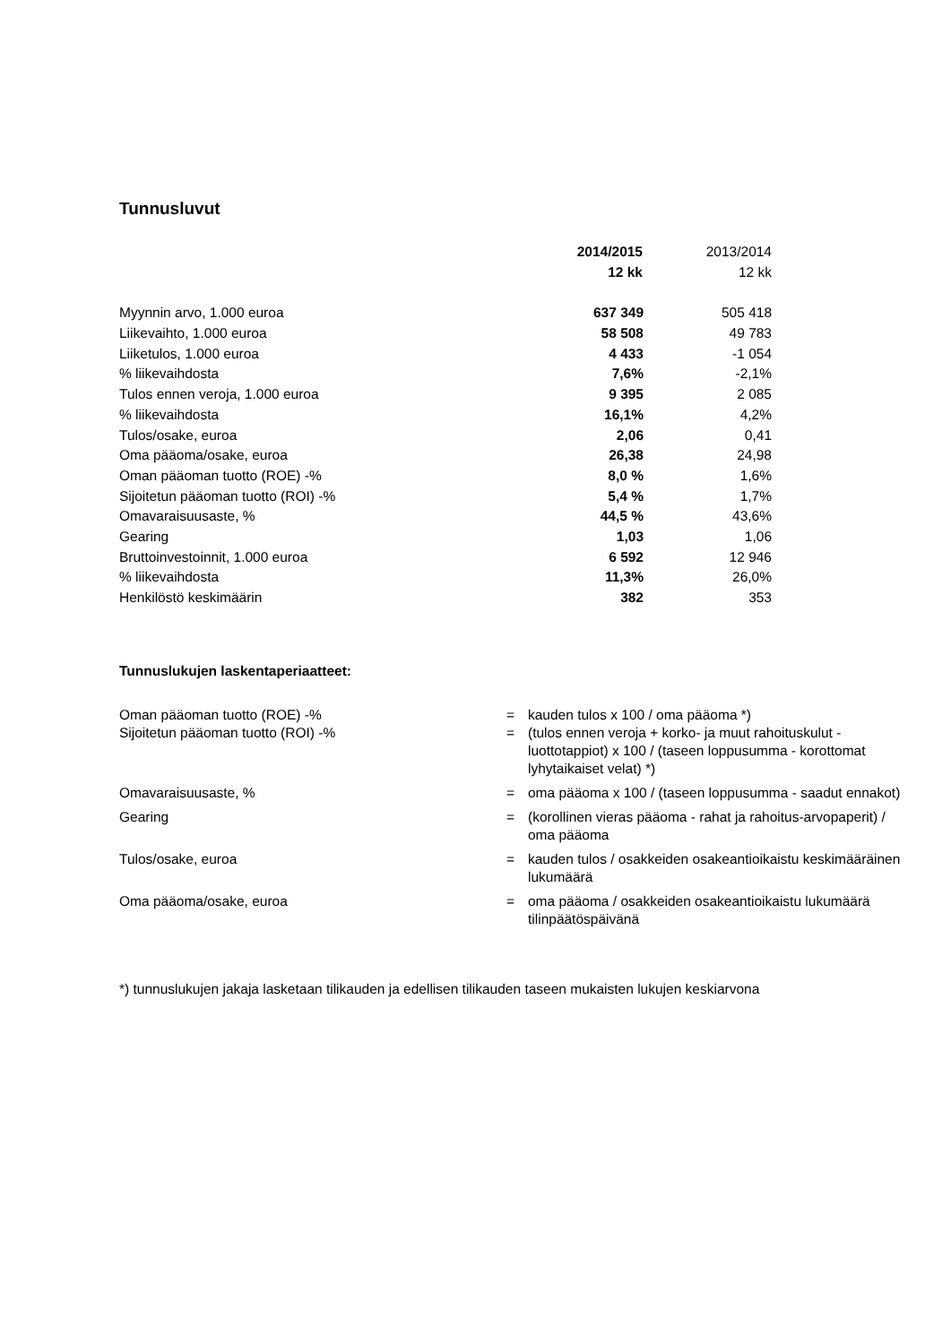Tunnusluvut
| | 2014/2015 | 2013/2014 |
| | 12 kk | 12 kk |
| Myynnin arvo, 1.000 euroa | 637 349 | 505 418 |
| Liikevaihto, 1.000 euroa | 58 508 | 49 783 |
| Liiketulos, 1.000 euroa | 4 433 | -1 054 |
| % liikevaihdosta | 7,6% | -2,1% |
| Tulos ennen veroja, 1.000 euroa | 9 395 | 2 085 |
| % liikevaihdosta | 16,1% | 4,2% |
| Tulos/osake, euroa | 2,06 | 0,41 |
| Oma pääoma/osake, euroa | 26,38 | 24,98 |
| Oman pääoman tuotto (ROE) -% | 8,0 % | 1,6% |
| Sijoitetun pääoman tuotto (ROI) -% | 5,4 % | 1,7% |
| Omavaraisuusaste, % | 44,5 % | 43,6% |
| Gearing | 1,03 | 1,06 |
| Bruttoinvestoinnit, 1.000 euroa | 6 592 | 12 946 |
| % liikevaihdosta | 11,3% | 26,0% |
| Henkilöstö keskimäärin | 382 | 353 |
Tunnuslukujen laskentaperiaatteet:
| Oman pääoman tuotto (ROE) -% | = | kauden tulos x 100 / oma pääoma *) |
| Sijoitetun pääoman tuotto (ROI) -% | = | (tulos ennen veroja + korko- ja muut rahoituskulut - luottotappiot) x 100 / (taseen loppusumma - korottomat lyhytaikaiset velat) *) |
| Omavaraisuusaste, % | = | oma pääoma x 100 / (taseen loppusumma - saadut ennakot) |
| Gearing | = | (korollinen vieras pääoma - rahat ja rahoitus-arvopaperit) / oma pääoma |
| Tulos/osake, euroa | = | kauden tulos / osakkeiden osakeantioikaistu keskimääräinen lukumäärä |
| Oma pääoma/osake, euroa | = | oma pääoma / osakkeiden osakeantioikaistu lukumäärä tilinpäätöspäivänä |
*) tunnuslukujen jakaja lasketaan tilikauden ja edellisen tilikauden taseen mukaisten lukujen keskiarvona